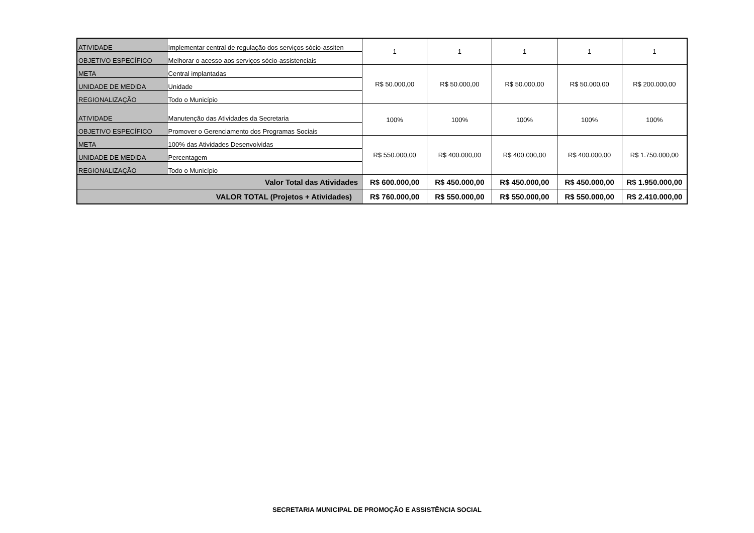| ATIVIDADE | Implementar central de regulação dos serviços sócio-assiten | 1 | 1 | 1 | 1 | 1 |
| OBJETIVO ESPECÍFICO | Melhorar o acesso aos serviços sócio-assistenciais | | | | | |
| META | Central implantadas | R$ 50.000,00 | R$ 50.000,00 | R$ 50.000,00 | R$ 50.000,00 | R$ 200.000,00 |
| UNIDADE DE MEDIDA | Unidade | | | | | |
| REGIONALIZAÇÃO | Todo o Município | | | | | |
| ATIVIDADE | Manutenção das Atividades da Secretaria | 100% | 100% | 100% | 100% | 100% |
| OBJETIVO ESPECÍFICO | Promover o Gerenciamento dos Programas Sociais | | | | | |
| META | 100% das Atividades Desenvolvidas | R$ 550.000,00 | R$ 400.000,00 | R$ 400.000,00 | R$ 400.000,00 | R$ 1.750.000,00 |
| UNIDADE DE MEDIDA | Percentagem | | | | | |
| REGIONALIZAÇÃO | Todo o Município | | | | | |
| Valor Total das Atividades | | R$ 600.000,00 | R$ 450.000,00 | R$ 450.000,00 | R$ 450.000,00 | R$ 1.950.000,00 |
| VALOR TOTAL (Projetos + Atividades) | | R$ 760.000,00 | R$ 550.000,00 | R$ 550.000,00 | R$ 550.000,00 | R$ 2.410.000,00 |
SECRETARIA MUNICIPAL DE PROMOÇÃO E ASSISTÊNCIA SOCIAL